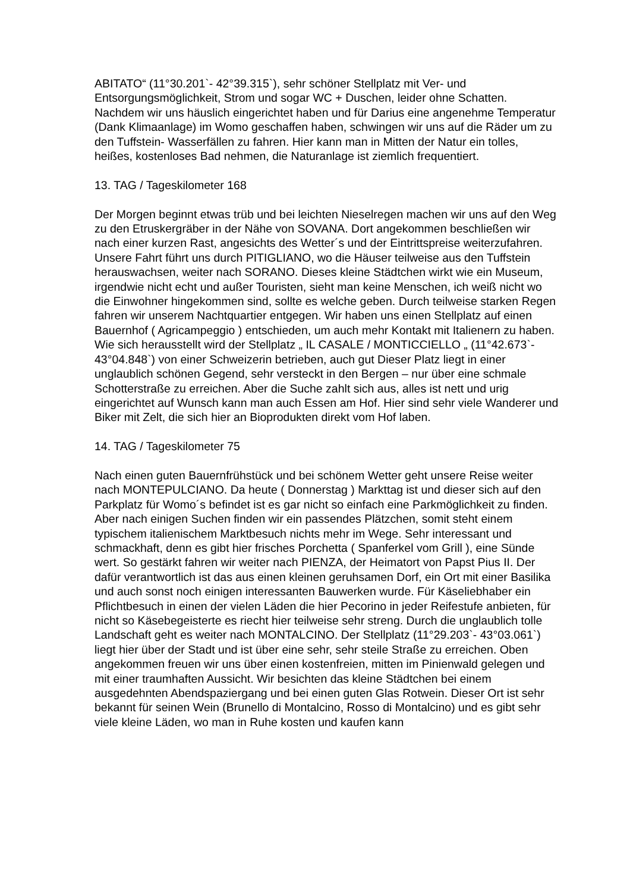ABITATO“ (11°30.201`- 42°39.315`), sehr schöner Stellplatz mit Ver- und Entsorgungsmöglichkeit, Strom und sogar WC + Duschen, leider ohne Schatten. Nachdem wir uns häuslich eingerichtet haben und für Darius eine angenehme Temperatur (Dank Klimaanlage) im Womo geschaffen haben, schwingen wir uns auf die Räder um zu den Tuffstein- Wasserfällen zu fahren. Hier kann man in Mitten der Natur ein tolles, heißes, kostenloses Bad nehmen, die Naturanlage ist ziemlich frequentiert.
13. TAG / Tageskilometer 168
Der Morgen beginnt etwas trüb und bei leichten Nieselregen machen wir uns auf den Weg zu den Etruskergräber in der Nähe von SOVANA. Dort angekommen beschließen wir nach einer kurzen Rast, angesichts des Wetter´s und der Eintrittspreise weiterzufahren. Unsere Fahrt führt uns durch PITIGLIANO, wo die Häuser teilweise aus den Tuffstein herauswachsen, weiter nach SORANO. Dieses kleine Städtchen wirkt wie ein Museum, irgendwie nicht echt und außer Touristen, sieht man keine Menschen, ich weiß nicht wo die Einwohner hingekommen sind, sollte es welche geben. Durch teilweise starken Regen fahren wir unserem Nachtquartier entgegen. Wir haben uns einen Stellplatz auf einen Bauernhof ( Agricampeggio ) entschieden, um auch mehr Kontakt mit Italienern zu haben. Wie sich herausstellt wird der Stellplatz „ IL CASALE / MONTICCIELLO „ (11°42.673`- 43°04.848`) von einer Schweizerin betrieben, auch gut Dieser Platz liegt in einer unglaublich schönen Gegend, sehr versteckt in den Bergen – nur über eine schmale Schotterstraße zu erreichen. Aber die Suche zahlt sich aus, alles ist nett und urig eingerichtet auf Wunsch kann man auch Essen am Hof. Hier sind sehr viele Wanderer und Biker mit Zelt, die sich hier an Bioprodukten direkt vom Hof laben.
14. TAG / Tageskilometer 75
Nach einen guten Bauernfrühstück und bei schönem Wetter geht unsere Reise weiter nach MONTEPULCIANO. Da heute ( Donnerstag ) Markttag ist und dieser sich auf den Parkplatz für Womo´s befindet ist es gar nicht so einfach eine Parkmöglichkeit zu finden.
Aber nach einigen Suchen finden wir ein passendes Plätzchen, somit steht einem typischem italienischem Marktbesuch nichts mehr im Wege. Sehr interessant und schmackhaft, denn es gibt hier frisches Porchetta ( Spanferkel vom Grill ), eine Sünde wert. So gestärkt fahren wir weiter nach PIENZA, der Heimatort von Papst Pius II. Der dafür verantwortlich ist das aus einen kleinen geruhsamen Dorf, ein Ort mit einer Basilika und auch sonst noch einigen interessanten Bauwerken wurde. Für Käseliebhaber ein Pflichtbesuch in einen der vielen Läden die hier Pecorino in jeder Reifestufe anbieten, für nicht so Käsebegeisterte es riecht hier teilweise sehr streng. Durch die unglaublich tolle Landschaft geht es weiter nach MONTALCINO. Der Stellplatz (11°29.203`- 43°03.061`) liegt hier über der Stadt und ist über eine sehr, sehr steile Straße zu erreichen. Oben angekommen freuen wir uns über einen kostenfreien, mitten im Pinienwald gelegen und mit einer traumhaften Aussicht. Wir besichten das kleine Städtchen bei einem ausgedehnten Abendspaziergang und bei einen guten Glas Rotwein. Dieser Ort ist sehr bekannt für seinen Wein (Brunello di Montalcino, Rosso di Montalcino) und es gibt sehr viele kleine Läden, wo man in Ruhe kosten und kaufen kann